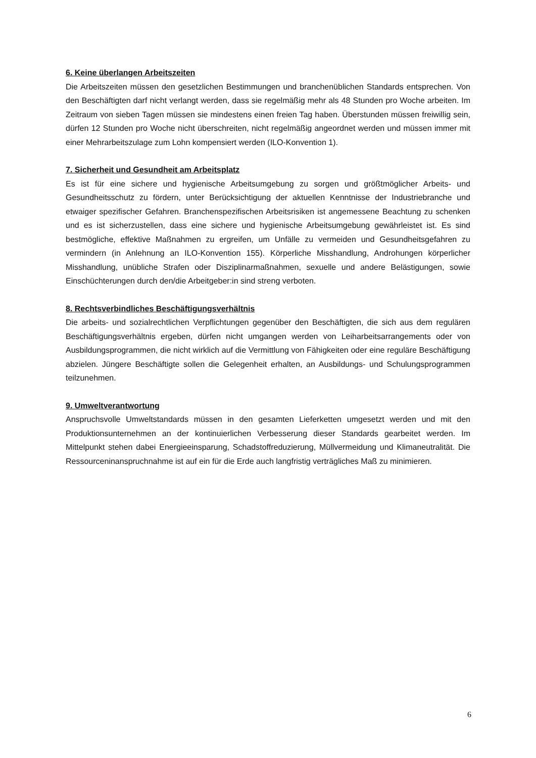6. Keine überlangen Arbeitszeiten
Die Arbeitszeiten müssen den gesetzlichen Bestimmungen und branchenüblichen Standards entsprechen. Von den Beschäftigten darf nicht verlangt werden, dass sie regelmäßig mehr als 48 Stunden pro Woche arbeiten. Im Zeitraum von sieben Tagen müssen sie mindestens einen freien Tag haben. Überstunden müssen freiwillig sein, dürfen 12 Stunden pro Woche nicht überschreiten, nicht regelmäßig angeordnet werden und müssen immer mit einer Mehrarbeitszulage zum Lohn kompensiert werden (ILO-Konvention 1).
7. Sicherheit und Gesundheit am Arbeitsplatz
Es ist für eine sichere und hygienische Arbeitsumgebung zu sorgen und größtmöglicher Arbeits- und Gesundheitsschutz zu fördern, unter Berücksichtigung der aktuellen Kenntnisse der Industriebranche und etwaiger spezifischer Gefahren. Branchenspezifischen Arbeitsrisiken ist angemessene Beachtung zu schenken und es ist sicherzustellen, dass eine sichere und hygienische Arbeitsumgebung gewährleistet ist. Es sind bestmögliche, effektive Maßnahmen zu ergreifen, um Unfälle zu vermeiden und Gesundheitsgefahren zu vermindern (in Anlehnung an ILO-Konvention 155). Körperliche Misshandlung, Androhungen körperlicher Misshandlung, unübliche Strafen oder Disziplinarmaßnahmen, sexuelle und andere Belästigungen, sowie Einschüchterungen durch den/die Arbeitgeber:in sind streng verboten.
8. Rechtsverbindliches Beschäftigungsverhältnis
Die arbeits- und sozialrechtlichen Verpflichtungen gegenüber den Beschäftigten, die sich aus dem regulären Beschäftigungsverhältnis ergeben, dürfen nicht umgangen werden von Leiharbeitsarrangements oder von Ausbildungsprogrammen, die nicht wirklich auf die Vermittlung von Fähigkeiten oder eine reguläre Beschäftigung abzielen. Jüngere Beschäftigte sollen die Gelegenheit erhalten, an Ausbildungs- und Schulungsprogrammen teilzunehmen.
9. Umweltverantwortung
Anspruchsvolle Umweltstandards müssen in den gesamten Lieferketten umgesetzt werden und mit den Produktionsunternehmen an der kontinuierlichen Verbesserung dieser Standards gearbeitet werden. Im Mittelpunkt stehen dabei Energieeinsparung, Schadstoffreduzierung, Müllvermeidung und Klimaneutralität. Die Ressourceninanspruchnahme ist auf ein für die Erde auch langfristig verträgliches Maß zu minimieren.
6